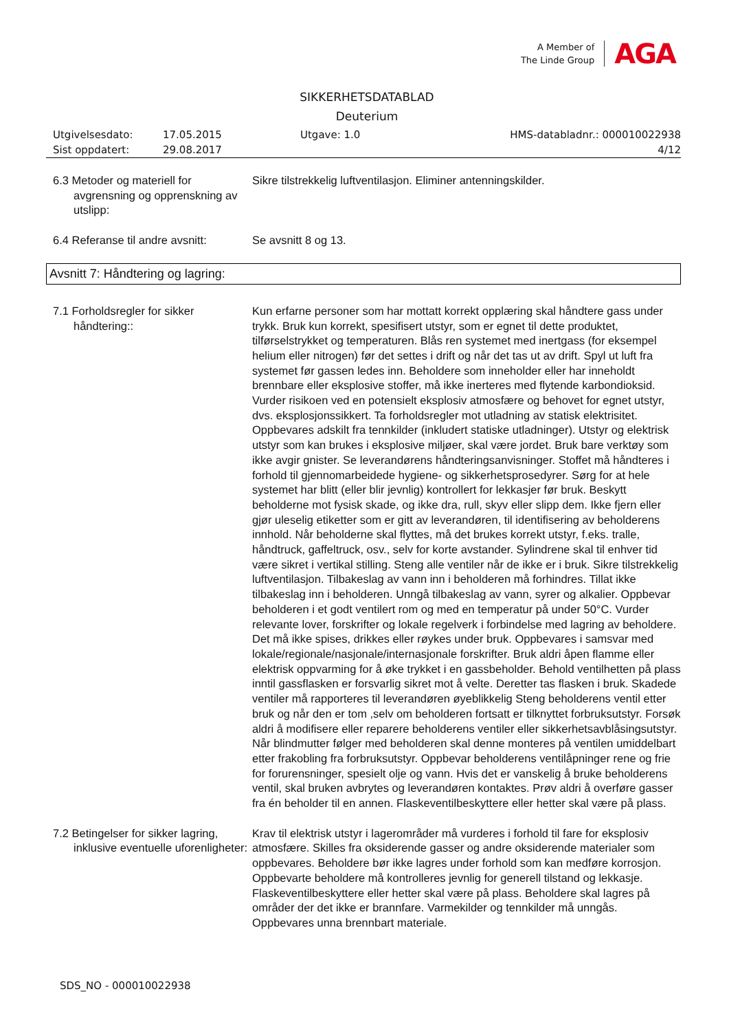A Member of
The Linde Group
AGA
SIKKERHETSDATABLAD
Deuterium
Utgivelsesdato:
17.05.2015
Utgave: 1.0
HMS-databladnr.: 000010022938
Sist oppdatert:
29.08.2017
4/12
6.3 Metoder og materiell for avgrensning og opprenskning av utslipp:
Sikre tilstrekkelig luftventilasjon. Eliminer antenningskilder.
6.4 Referanse til andre avsnitt:
Se avsnitt 8 og 13.
Avsnitt 7: Håndtering og lagring:
7.1 Forholdsregler for sikker håndtering::
Kun erfarne personer som har mottatt korrekt opplæring skal håndtere gass under trykk. Bruk kun korrekt, spesifisert utstyr, som er egnet til dette produktet, tilførselstrykket og temperaturen. Blås ren systemet med inertgass (for eksempel helium eller nitrogen) før det settes i drift og når det tas ut av drift. Spyl ut luft fra systemet før gassen ledes inn. Beholdere som inneholder eller har inneholdt brennbare eller eksplosive stoffer, må ikke inerteres med flytende karbondioksid. Vurder risikoen ved en potensielt eksplosiv atmosfære og behovet for egnet utstyr, dvs. eksplosjonssikkert. Ta forholdsregler mot utladning av statisk elektrisitet. Oppbevares adskilt fra tennkilder (inkludert statiske utladninger). Utstyr og elektrisk utstyr som kan brukes i eksplosive miljøer, skal være jordet. Bruk bare verktøy som ikke avgir gnister. Se leverandørens håndteringsanvisninger. Stoffet må håndteres i forhold til gjennomarbeidede hygiene- og sikkerhetsprosedyrer. Sørg for at hele systemet har blitt (eller blir jevnlig) kontrollert for lekkasjer før bruk. Beskytt beholderne mot fysisk skade, og ikke dra, rull, skyv eller slipp dem. Ikke fjern eller gjør uleselig etiketter som er gitt av leverandøren, til identifisering av beholderens innhold. Når beholderne skal flyttes, må det brukes korrekt utstyr, f.eks. tralle, håndtruck, gaffeltruck, osv., selv for korte avstander. Sylindrene skal til enhver tid være sikret i vertikal stilling. Steng alle ventiler når de ikke er i bruk. Sikre tilstrekkelig luftventilasjon. Tilbakeslag av vann inn i beholderen må forhindres. Tillat ikke tilbakeslag inn i beholderen. Unngå tilbakeslag av vann, syrer og alkalier. Oppbevar beholderen i et godt ventilert rom og med en temperatur på under 50°C. Vurder relevante lover, forskrifter og lokale regelverk i forbindelse med lagring av beholdere. Det må ikke spises, drikkes eller røykes under bruk. Oppbevares i samsvar med lokale/regionale/nasjonale/internasjonale forskrifter. Bruk aldri åpen flamme eller elektrisk oppvarming for å øke trykket i en gassbeholder. Behold ventilhetten på plass inntil gassflasken er forsvarlig sikret mot å velte. Deretter tas flasken i bruk. Skadede ventiler må rapporteres til leverandøren øyeblikkelig Steng beholderens ventil etter bruk og når den er tom ,selv om beholderen fortsatt er tilknyttet forbruksutstyr. Forsøk aldri å modifisere eller reparere beholderens ventiler eller sikkerhetsavblåsingsutstyr. Når blindmutter følger med beholderen skal denne monteres på ventilen umiddelbart etter frakobling fra forbruksutstyr. Oppbevar beholderens ventilåpninger rene og frie for forurensninger, spesielt olje og vann. Hvis det er vanskelig å bruke beholderens ventil, skal bruken avbrytes og leverandøren kontaktes. Prøv aldri å overføre gasser fra én beholder til en annen. Flaskeventilbeskyttere eller hetter skal være på plass.
7.2 Betingelser for sikker lagring, inklusive eventuelle uforenligheter:
Krav til elektrisk utstyr i lagerområder må vurderes i forhold til fare for eksplosiv atmosfære. Skilles fra oksiderende gasser og andre oksiderende materialer som oppbevares. Beholdere bør ikke lagres under forhold som kan medføre korrosjon. Oppbevarte beholdere må kontrolleres jevnlig for generell tilstand og lekkasje. Flaskeventilbeskyttere eller hetter skal være på plass. Beholdere skal lagres på områder der det ikke er brannfare. Varmekilder og tennkilder må unngås. Oppbevares unna brennbart materiale.
SDS_NO - 000010022938